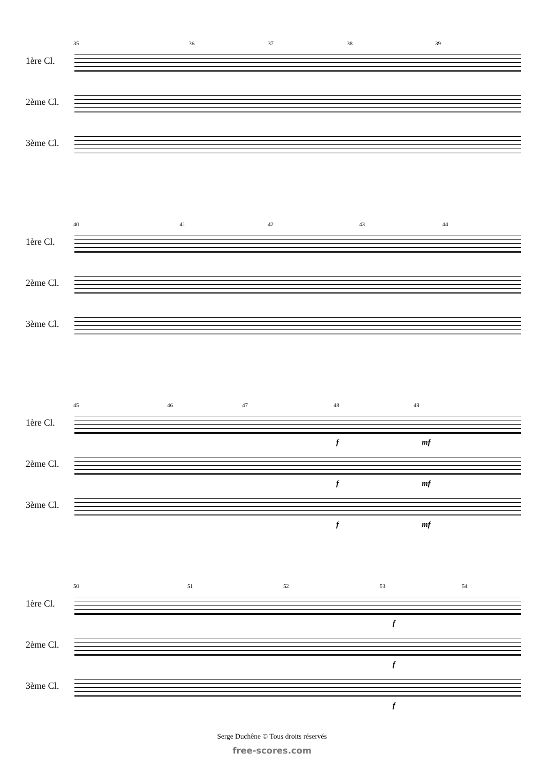35 36 37 38 39
1ère Cl.
2ème Cl.
3ème Cl.
40 41 42 43 44
1ère Cl.
2ème Cl.
3ème Cl.
45 46 47 48 49
1ère Cl.
f mf
2ème Cl.
f mf
3ème Cl.
f mf
50 51 52 53 54
1ère Cl.
f
2ème Cl.
f
3ème Cl.
f
Serge Duchêne © Tous droits réservés
free-scores.com